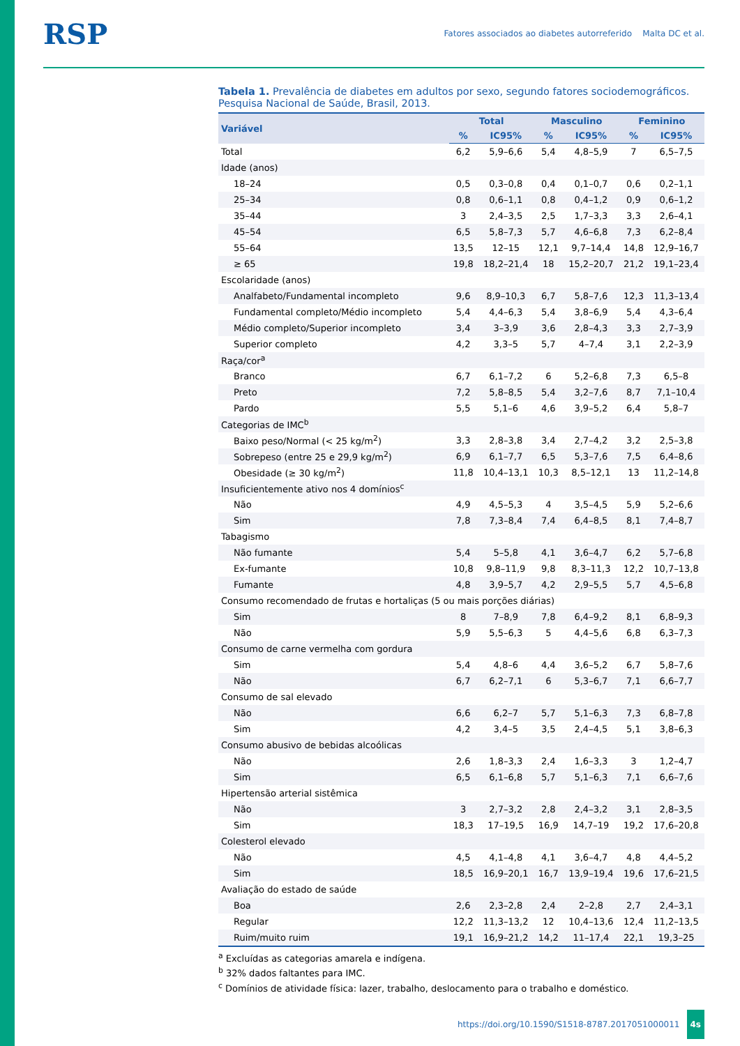RSP Fatores associados ao diabetes autorreferido Malta DC et al.
Tabela 1. Prevalência de diabetes em adultos por sexo, segundo fatores sociodemográficos. Pesquisa Nacional de Saúde, Brasil, 2013.
| Variável | Total | | Masculino | | Feminino | |
| --- | --- | --- | --- | --- | --- | --- |
| | % | IC95% | % | IC95% | % | IC95% |
| Total | 6,2 | 5,9–6,6 | 5,4 | 4,8–5,9 | 7 | 6,5–7,5 |
| Idade (anos) | | | | | | |
| 18–24 | 0,5 | 0,3–0,8 | 0,4 | 0,1–0,7 | 0,6 | 0,2–1,1 |
| 25–34 | 0,8 | 0,6–1,1 | 0,8 | 0,4–1,2 | 0,9 | 0,6–1,2 |
| 35–44 | 3 | 2,4–3,5 | 2,5 | 1,7–3,3 | 3,3 | 2,6–4,1 |
| 45–54 | 6,5 | 5,8–7,3 | 5,7 | 4,6–6,8 | 7,3 | 6,2–8,4 |
| 55–64 | 13,5 | 12–15 | 12,1 | 9,7–14,4 | 14,8 | 12,9–16,7 |
| ≥ 65 | 19,8 | 18,2–21,4 | 18 | 15,2–20,7 | 21,2 | 19,1–23,4 |
| Escolaridade (anos) | | | | | | |
| Analfabeto/Fundamental incompleto | 9,6 | 8,9–10,3 | 6,7 | 5,8–7,6 | 12,3 | 11,3–13,4 |
| Fundamental completo/Médio incompleto | 5,4 | 4,4–6,3 | 5,4 | 3,8–6,9 | 5,4 | 4,3–6,4 |
| Médio completo/Superior incompleto | 3,4 | 3–3,9 | 3,6 | 2,8–4,3 | 3,3 | 2,7–3,9 |
| Superior completo | 4,2 | 3,3–5 | 5,7 | 4–7,4 | 3,1 | 2,2–3,9 |
| Raça/cor<sup>a</sup> | | | | | | |
| Branco | 6,7 | 6,1–7,2 | 6 | 5,2–6,8 | 7,3 | 6,5–8 |
| Preto | 7,2 | 5,8–8,5 | 5,4 | 3,2–7,6 | 8,7 | 7,1–10,4 |
| Pardo | 5,5 | 5,1–6 | 4,6 | 3,9–5,2 | 6,4 | 5,8–7 |
| Categorias de IMC<sup>b</sup> | | | | | | |
| Baixo peso/Normal (< 25 kg/m<sup>2</sup>) | 3,3 | 2,8–3,8 | 3,4 | 2,7–4,2 | 3,2 | 2,5–3,8 |
| Sobrepeso (entre 25 e 29,9 kg/m<sup>2</sup>) | 6,9 | 6,1–7,7 | 6,5 | 5,3–7,6 | 7,5 | 6,4–8,6 |
| Obesidade (≥ 30 kg/m<sup>2</sup>) | 11,8 | 10,4–13,1 | 10,3 | 8,5–12,1 | 13 | 11,2–14,8 |
| Insuficientemente ativo nos 4 domínios<sup>c</sup> | | | | | | |
| Não | 4,9 | 4,5–5,3 | 4 | 3,5–4,5 | 5,9 | 5,2–6,6 |
| Sim | 7,8 | 7,3–8,4 | 7,4 | 6,4–8,5 | 8,1 | 7,4–8,7 |
| Tabagismo | | | | | | |
| Não fumante | 5,4 | 5–5,8 | 4,1 | 3,6–4,7 | 6,2 | 5,7–6,8 |
| Ex-fumante | 10,8 | 9,8–11,9 | 9,8 | 8,3–11,3 | 12,2 | 10,7–13,8 |
| Fumante | 4,8 | 3,9–5,7 | 4,2 | 2,9–5,5 | 5,7 | 4,5–6,8 |
| Consumo recomendado de frutas e hortaliças (5 ou mais porções diárias) | | | | | | |
| Sim | 8 | 7–8,9 | 7,8 | 6,4–9,2 | 8,1 | 6,8–9,3 |
| Não | 5,9 | 5,5–6,3 | 5 | 4,4–5,6 | 6,8 | 6,3–7,3 |
| Consumo de carne vermelha com gordura | | | | | | |
| Sim | 5,4 | 4,8–6 | 4,4 | 3,6–5,2 | 6,7 | 5,8–7,6 |
| Não | 6,7 | 6,2–7,1 | 6 | 5,3–6,7 | 7,1 | 6,6–7,7 |
| Consumo de sal elevado | | | | | | |
| Não | 6,6 | 6,2–7 | 5,7 | 5,1–6,3 | 7,3 | 6,8–7,8 |
| Sim | 4,2 | 3,4–5 | 3,5 | 2,4–4,5 | 5,1 | 3,8–6,3 |
| Consumo abusivo de bebidas alcoólicas | | | | | | |
| Não | 2,6 | 1,8–3,3 | 2,4 | 1,6–3,3 | 3 | 1,2–4,7 |
| Sim | 6,5 | 6,1–6,8 | 5,7 | 5,1–6,3 | 7,1 | 6,6–7,6 |
| Hipertensão arterial sistêmica | | | | | | |
| Não | 3 | 2,7–3,2 | 2,8 | 2,4–3,2 | 3,1 | 2,8–3,5 |
| Sim | 18,3 | 17–19,5 | 16,9 | 14,7–19 | 19,2 | 17,6–20,8 |
| Colesterol elevado | | | | | | |
| Não | 4,5 | 4,1–4,8 | 4,1 | 3,6–4,7 | 4,8 | 4,4–5,2 |
| Sim | 18,5 | 16,9–20,1 | 16,7 | 13,9–19,4 | 19,6 | 17,6–21,5 |
| Avaliação do estado de saúde | | | | | | |
| Boa | 2,6 | 2,3–2,8 | 2,4 | 2–2,8 | 2,7 | 2,4–3,1 |
| Regular | 12,2 | 11,3–13,2 | 12 | 10,4–13,6 | 12,4 | 11,2–13,5 |
| Ruim/muito ruim | 19,1 | 16,9–21,2 | 14,2 | 11–17,4 | 22,1 | 19,3–25 |
<sup>a</sup> Excluídas as categorias amarela e indígena.
<sup>b</sup> 32% dados faltantes para IMC.
<sup>c</sup> Domínios de atividade física: lazer, trabalho, deslocamento para o trabalho e doméstico.
https://doi.org/10.1590/S1518-8787.2017051000011 4s